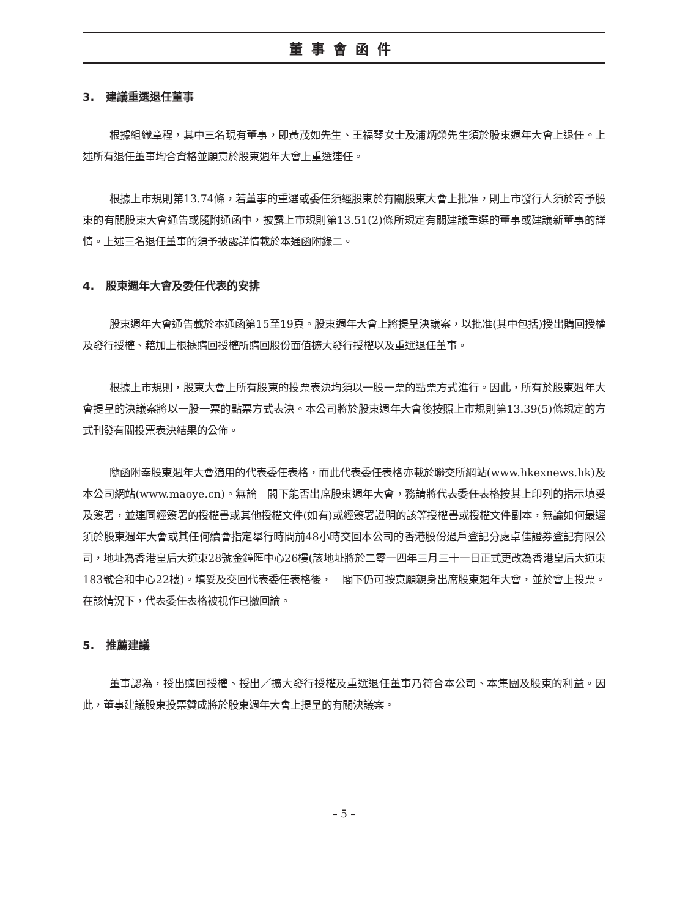董事會函件
3. 建議重選退任董事
根據組織章程，其中三名現有董事，即黃茂如先生、王福琴女士及浦炳榮先生須於股東週年大會上退任。上述所有退任董事均合資格並願意於股東週年大會上重選連任。
根據上市規則第13.74條，若董事的重選或委任須經股東於有關股東大會上批准，則上市發行人須於寄予股東的有關股東大會通告或隨附通函中，披露上市規則第13.51(2)條所規定有關建議重選的董事或建議新董事的詳情。上述三名退任董事的須予披露詳情載於本通函附錄二。
4. 股東週年大會及委任代表的安排
股東週年大會通告載於本通函第15至19頁。股東週年大會上將提呈決議案，以批准(其中包括)授出購回授權及發行授權、藉加上根據購回授權所購回股份面值擴大發行授權以及重選退任董事。
根據上市規則，股東大會上所有股東的投票表決均須以一股一票的點票方式進行。因此，所有於股東週年大會提呈的決議案將以一股一票的點票方式表決。本公司將於股東週年大會後按照上市規則第13.39(5)條規定的方式刊發有關投票表決結果的公佈。
隨函附奉股東週年大會適用的代表委任表格，而此代表委任表格亦載於聯交所網站(www.hkexnews.hk)及本公司網站(www.maoye.cn)。無論　閣下能否出席股東週年大會，務請將代表委任表格按其上印列的指示填妥及簽署，並連同經簽署的授權書或其他授權文件(如有)或經簽署證明的該等授權書或授權文件副本，無論如何最遲須於股東週年大會或其任何續會指定舉行時間前48小時交回本公司的香港股份過戶登記分處卓佳證券登記有限公司，地址為香港皇后大道東28號金鐘匯中心26樓(該地址將於二零一四年三月三十一日正式更改為香港皇后大道東183號合和中心22樓)。填妥及交回代表委任表格後，　閣下仍可按意願親身出席股東週年大會，並於會上投票。在該情況下，代表委任表格被視作已撤回論。
5. 推薦建議
董事認為，授出購回授權、授出／擴大發行授權及重選退任董事乃符合本公司、本集團及股東的利益。因此，董事建議股東投票贊成將於股東週年大會上提呈的有關決議案。
– 5 –